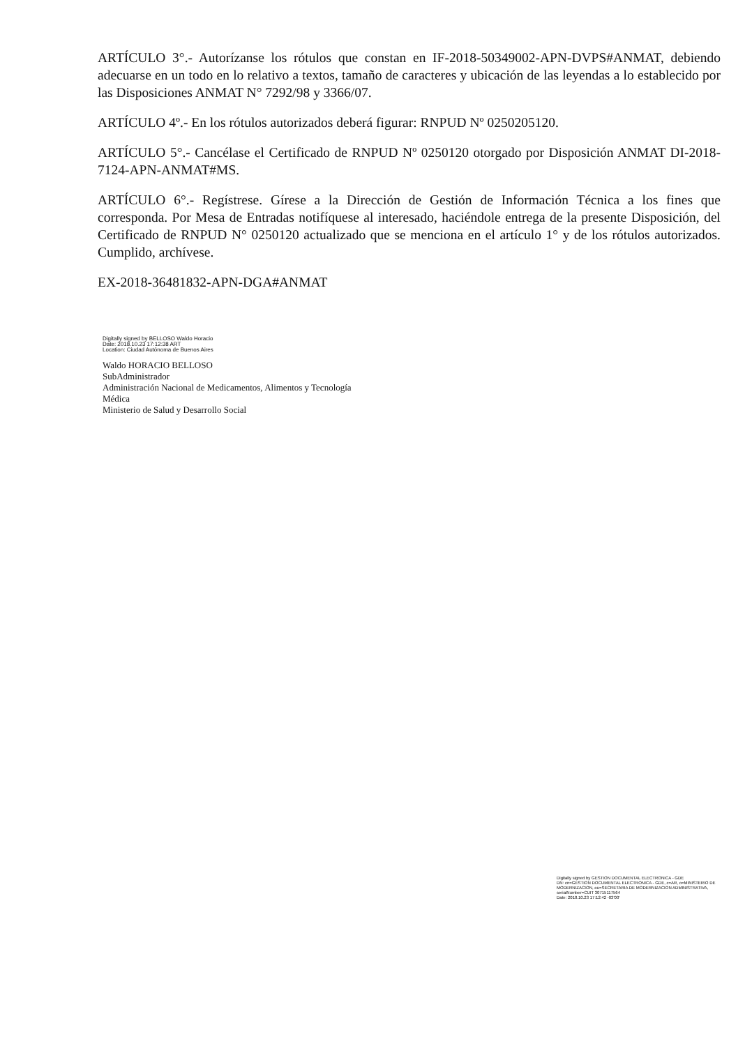ARTÍCULO 3°.- Autorízanse los rótulos que constan en IF-2018-50349002-APN-DVPS#ANMAT, debiendo adecuarse en un todo en lo relativo a textos, tamaño de caracteres y ubicación de las leyendas a lo establecido por las Disposiciones ANMAT N° 7292/98 y 3366/07.
ARTÍCULO 4º.- En los rótulos autorizados deberá figurar: RNPUD Nº 0250205120.
ARTÍCULO 5°.- Cancélase el Certificado de RNPUD Nº 0250120 otorgado por Disposición ANMAT DI-2018-7124-APN-ANMAT#MS.
ARTÍCULO 6°.- Regístrese. Gírese a la Dirección de Gestión de Información Técnica a los fines que corresponda. Por Mesa de Entradas notifíquese al interesado, haciéndole entrega de la presente Disposición, del Certificado de RNPUD N° 0250120 actualizado que se menciona en el artículo 1° y de los rótulos autorizados. Cumplido, archívese.
EX-2018-36481832-APN-DGA#ANMAT
Digitally signed by BELLOSO Waldo Horacio
Date: 2018.10.23 17:12:38 ART
Location: Ciudad Autónoma de Buenos Aires
Waldo HORACIO BELLOSO
SubAdministrador
Administración Nacional de Medicamentos, Alimentos y Tecnología
Médica
Ministerio de Salud y Desarrollo Social
Digitally signed by GESTION DOCUMENTAL ELECTRONICA - GDE
DN: cn=GESTION DOCUMENTAL ELECTRONICA - GDE, c=AR, o=MINISTERIO DE MODERNIZACION, ou=SECRETARIA DE MODERNIZACION ADMINISTRATIVA, serialNumber=CUIT 30715117564
Date: 2018.10.23 17:12:42 -03'00'